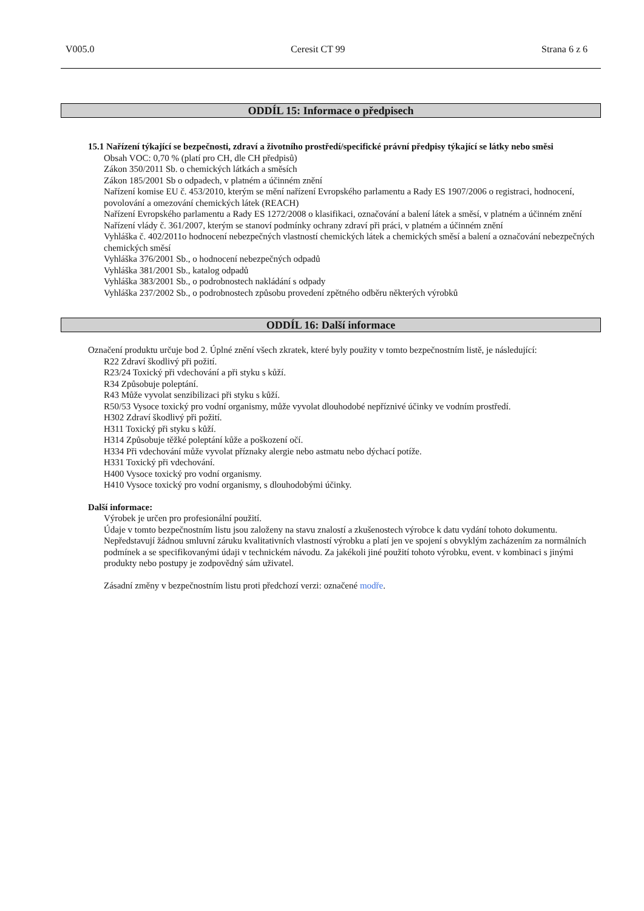V005.0 Ceresit CT 99 Strana 6 z 6
ODDÍL 15: Informace o předpisech
15.1 Nařízení týkající se bezpečnosti, zdraví a životního prostředí/specifické právní předpisy týkající se látky nebo směsi
Obsah VOC: 0,70 % (platí pro CH, dle CH předpisů)
Zákon 350/2011 Sb. o chemických látkách a směsích
Zákon 185/2001 Sb o odpadech, v platném a účinném znění
Nařízení komise EU č. 453/2010, kterým se mění nařízení Evropského parlamentu a Rady ES 1907/2006 o registraci, hodnocení, povolování a omezování chemických látek (REACH)
Nařízení Evropského parlamentu a Rady ES 1272/2008 o klasifikaci, označování a balení látek a směsí, v platném a účinném znění
Nařízení vlády č. 361/2007, kterým se stanoví podmínky ochrany zdraví při práci, v platném a účinném znění
Vyhláška č. 402/2011o hodnocení nebezpečných vlastností chemických látek a chemických směsí a balení a označování nebezpečných chemických směsí
Vyhláška 376/2001 Sb., o hodnocení nebezpečných odpadů
Vyhláška 381/2001 Sb., katalog odpadů
Vyhláška 383/2001 Sb., o podrobnostech nakládání s odpady
Vyhláška 237/2002 Sb., o podrobnostech způsobu provedení zpětného odběru některých výrobků
ODDÍL 16: Další informace
Označení produktu určuje bod 2. Úplné znění všech zkratek, které byly použity v tomto bezpečnostním listě, je následující:
R22 Zdraví škodlivý při požití.
R23/24 Toxický při vdechování a při styku s kůží.
R34 Způsobuje poleptání.
R43 Může vyvolat senzibilizaci při styku s kůží.
R50/53 Vysoce toxický pro vodní organismy, může vyvolat dlouhodobé nepříznivé účinky ve vodním prostředí.
H302 Zdraví škodlivý při požití.
H311 Toxický při styku s kůží.
H314 Způsobuje těžké poleptání kůže a poškození očí.
H334 Při vdechování může vyvolat příznaky alergie nebo astmatu nebo dýchací potíže.
H331 Toxický při vdechování.
H400 Vysoce toxický pro vodní organismy.
H410 Vysoce toxický pro vodní organismy, s dlouhodobými účinky.
Další informace:
Výrobek je určen pro profesionální použití.
Údaje v tomto bezpečnostním listu jsou založeny na stavu znalostí a zkušenostech výrobce k datu vydání tohoto dokumentu. Nepředstavují žádnou smluvní záruku kvalitativních vlastností výrobku a platí jen ve spojení s obvyklým zacházením za normálních podmínek a se specifikovanými údaji v technickém návodu. Za jakékoli jiné použití tohoto výrobku, event. v kombinaci s jinými produkty nebo postupy je zodpovědný sám uživatel.
Zásadní změny v bezpečnostním listu proti předchozí verzi: označené modře.